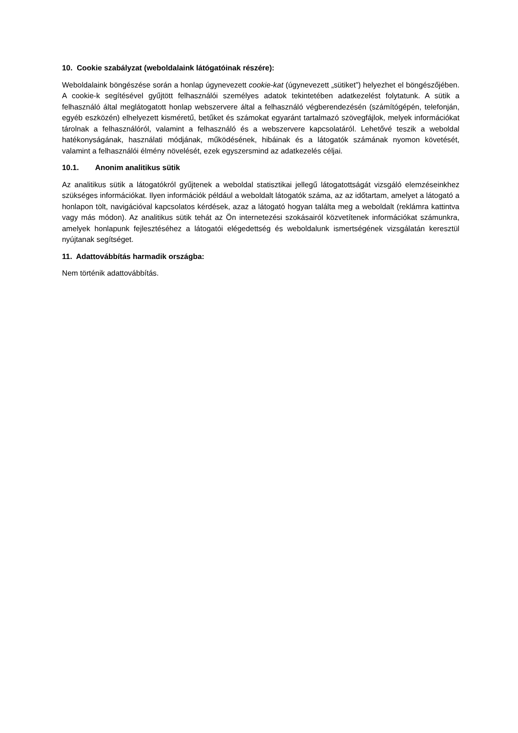10. Cookie szabályzat (weboldalaink látógatóinak részére):
Weboldalaink böngészése során a honlap úgynevezett cookie-kat (úgynevezett „sütiket”) helyezhet el böngészőjében. A cookie-k segítésével gyűjtött felhasználói személyes adatok tekintetében adatkezelést folytatunk. A sütik a felhasználó által meglátogatott honlap webszervere által a felhasználó végberendezésén (számítógépén, telefonján, egyéb eszközén) elhelyezett kisméretű, betűket és számokat egyaránt tartalmazó szövegfájlok, melyek információkat tárolnak a felhasználóról, valamint a felhasználó és a webszervere kapcsolatáról. Lehetővé teszik a weboldal hatékonyságának, használati módjának, működésének, hibáinak és a látogatók számának nyomon követését, valamint a felhasználói élmény növelését, ezek egyszersmind az adatkezelés céljai.
10.1. Anonim analitikus sütik
Az analitikus sütik a látogatókról gyűjtenek a weboldal statisztikai jellegű látogatottságát vizsgáló elemzéseinkhez szükséges információkat. Ilyen információk például a weboldalt látogatók száma, az az időtartam, amelyet a látogató a honlapon tölt, navigációval kapcsolatos kérdések, azaz a látogató hogyan találta meg a weboldalt (reklámra kattintva vagy más módon). Az analitikus sütik tehát az Ön internetezési szokásairól közvetítenek információkat számunkra, amelyek honlapunk fejlesztéséhez a látogatói elégedettség és weboldalunk ismertségének vizsgálatán keresztül nyújtanak segítséget.
11. Adattovábbítás harmadik országba:
Nem történik adattovábbítás.